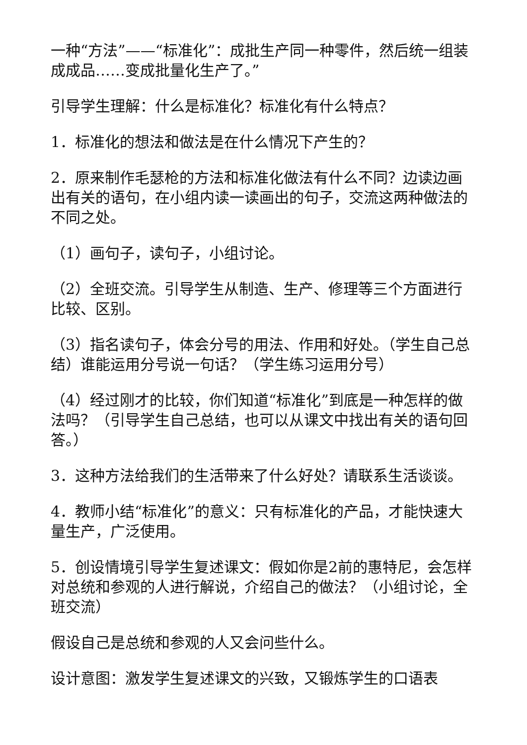一种“方法”——“标准化”：成批生产同一种零件，然后统一组装成成品……变成批量化生产了。”
引导学生理解：什么是标准化？标准化有什么特点？
1．标准化的想法和做法是在什么情况下产生的？
2．原来制作毛瑟枪的方法和标准化做法有什么不同？边读边画出有关的语句，在小组内读一读画出的句子，交流这两种做法的不同之处。
（1）画句子，读句子，小组讨论。
（2）全班交流。引导学生从制造、生产、修理等三个方面进行比较、区别。
（3）指名读句子，体会分号的用法、作用和好处。（学生自己总结）谁能运用分号说一句话？（学生练习运用分号）
（4）经过刚才的比较，你们知道“标准化”到底是一种怎样的做法吗？（引导学生自己总结，也可以从课文中找出有关的语句回答。）
3．这种方法给我们的生活带来了什么好处？请联系生活谈谈。
4．教师小结“标准化”的意义：只有标准化的产品，才能快速大量生产，广泛使用。
5．创设情境引导学生复述课文：假如你是2前的惠特尼，会怎样对总统和参观的人进行解说，介绍自己的做法？（小组讨论，全班交流）
假设自己是总统和参观的人又会问些什么。
设计意图：激发学生复述课文的兴致，又锻炼学生的口语表